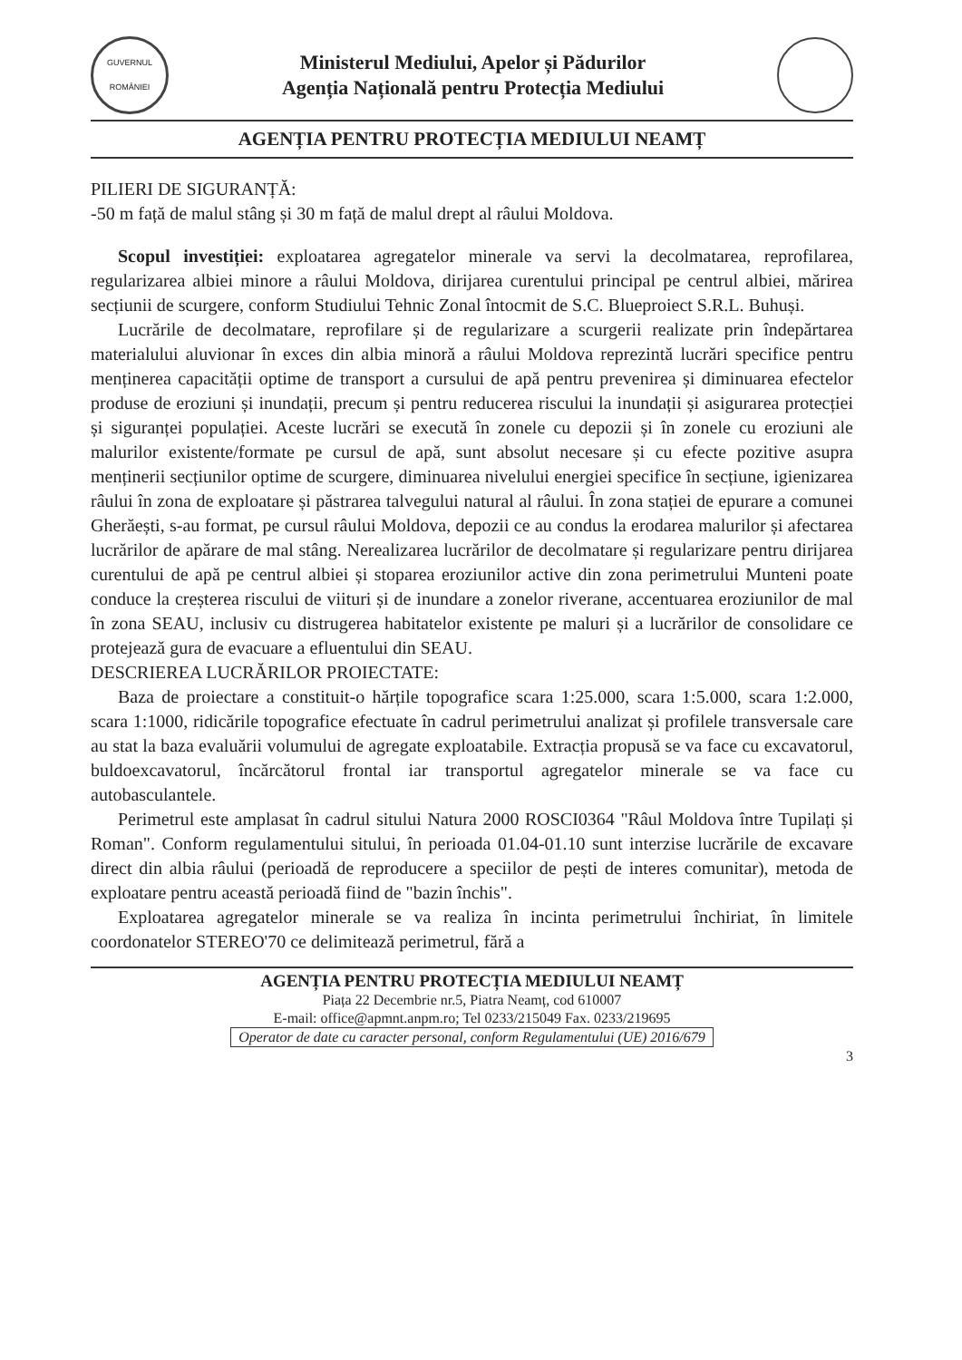GUVERNUL ROMÂNIEI
Ministerul Mediului, Apelor și Pădurilor
Agenția Națională pentru Protecția Mediului
AGENȚIA PENTRU PROTECȚIA MEDIULUI NEAMȚ
PILIERI DE SIGURANȚĂ:
-50 m față de malul stâng și 30 m față de malul drept al râului Moldova.
Scopul investiției: exploatarea agregatelor minerale va servi la decolmatarea, reprofilarea, regularizarea albiei minore a râului Moldova, dirijarea curentului principal pe centrul albiei, mărirea secțiunii de scurgere, conform Studiului Tehnic Zonal întocmit de S.C. Blueproiect S.R.L. Buhuși.
Lucrările de decolmatare, reprofilare și de regularizare a scurgerii realizate prin îndepărtarea materialului aluvionar în exces din albia minoră a râului Moldova reprezintă lucrări specifice pentru menținerea capacității optime de transport a cursului de apă pentru prevenirea și diminuarea efectelor produse de eroziuni și inundații, precum și pentru reducerea riscului la inundații și asigurarea protecției și siguranței populației. Aceste lucrări se execută în zonele cu depozii și în zonele cu eroziuni ale malurilor existente/formate pe cursul de apă, sunt absolut necesare și cu efecte pozitive asupra menținerii secțiunilor optime de scurgere, diminuarea nivelului energiei specifice în secțiune, igienizarea râului în zona de exploatare și păstrarea talvegului natural al râului. În zona stației de epurare a comunei Gherăești, s-au format, pe cursul râului Moldova, depozii ce au condus la erodarea malurilor și afectarea lucrărilor de apărare de mal stâng. Nerealizarea lucrărilor de decolmatare și regularizare pentru dirijarea curentului de apă pe centrul albiei și stoparea eroziunilor active din zona perimetrului Munteni poate conduce la creșterea riscului de viituri și de inundare a zonelor riverane, accentuarea eroziunilor de mal în zona SEAU, inclusiv cu distrugerea habitatelor existente pe maluri și a lucrărilor de consolidare ce protejează gura de evacuare a efluentului din SEAU.
DESCRIEREA LUCRĂRILOR PROIECTATE:
Baza de proiectare a constituit-o hărțile topografice scara 1:25.000, scara 1:5.000, scara 1:2.000, scara 1:1000, ridicările topografice efectuate în cadrul perimetrului analizat și profilele transversale care au stat la baza evaluării volumului de agregate exploatabile. Extracția propusă se va face cu excavatorul, buldoexcavatorul, încărcătorul frontal iar transportul agregatelor minerale se va face cu autobasculantele.
Perimetrul este amplasat în cadrul sitului Natura 2000 ROSCI0364 "Râul Moldova între Tupilați și Roman". Conform regulamentului sitului, în perioada 01.04-01.10 sunt interzise lucrările de excavare direct din albia râului (perioadă de reproducere a speciilor de pești de interes comunitar), metoda de exploatare pentru această perioadă fiind de "bazin închis".
Exploatarea agregatelor minerale se va realiza în incinta perimetrului închiriat, în limitele coordonatelor STEREO'70 ce delimitează perimetrul, fără a
AGENȚIA PENTRU PROTECȚIA MEDIULUI NEAMȚ
Piața 22 Decembrie nr.5, Piatra Neamț, cod 610007
E-mail: office@apmnt.anpm.ro; Tel 0233/215049 Fax. 0233/219695
Operator de date cu caracter personal, conform Regulamentului (UE) 2016/679
3